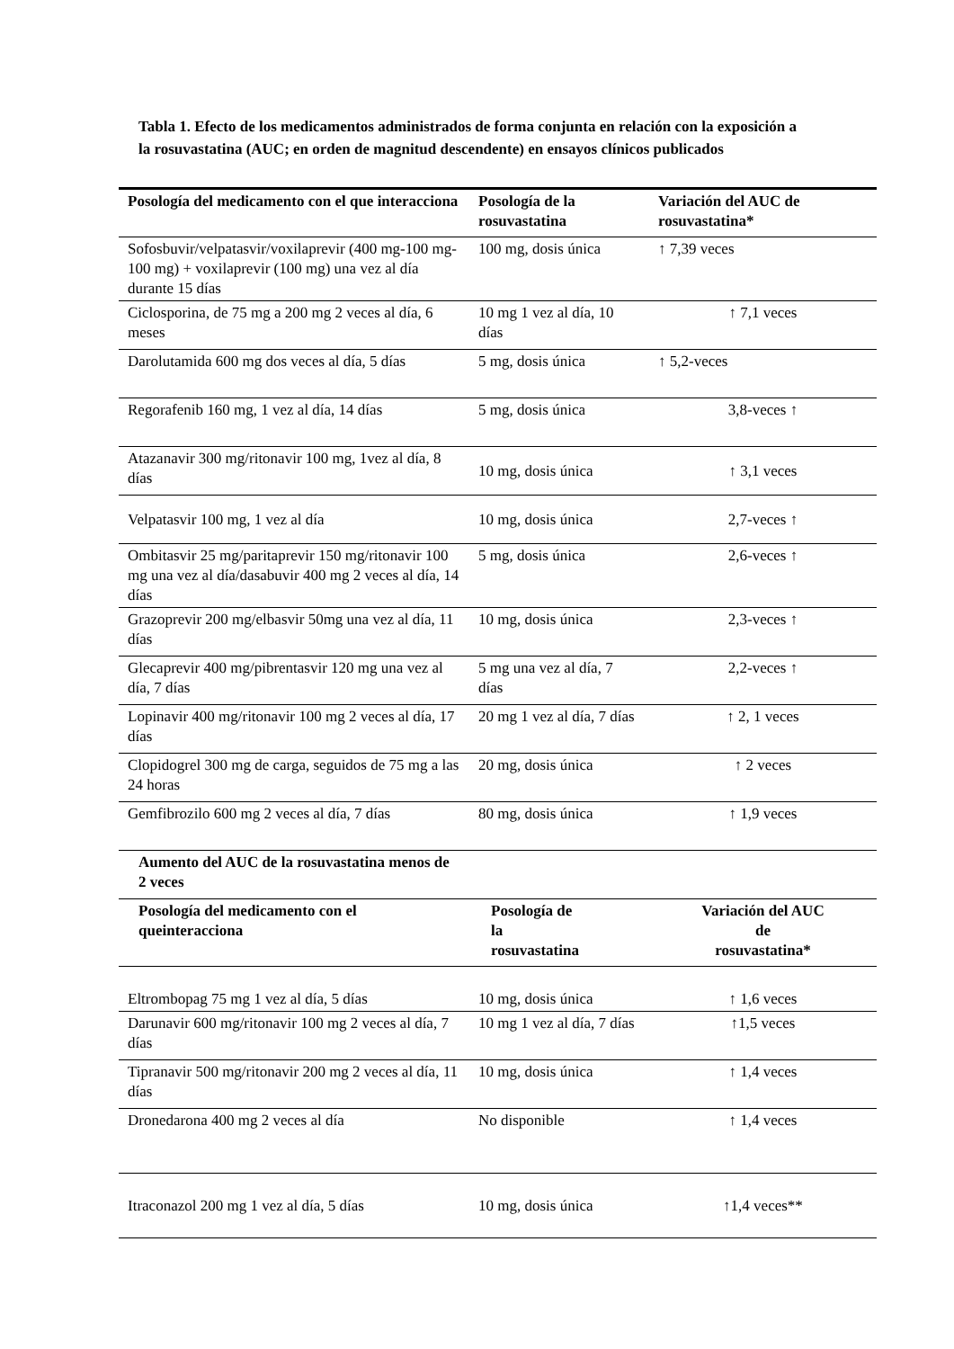Tabla 1. Efecto de los medicamentos administrados de forma conjunta en relación con la exposición a la rosuvastatina (AUC; en orden de magnitud descendente) en ensayos clínicos publicados
| Posología del medicamento con el que interacciona | Posología de la rosuvastatina | Variación del AUC de rosuvastatina* |
| --- | --- | --- |
| Sofosbuvir/velpatasvir/voxilaprevir (400 mg-100 mg-100 mg) + voxilaprevir (100 mg) una vez al día durante 15 días | 100 mg, dosis única | ↑ 7,39 veces |
| Ciclosporina, de 75 mg a 200 mg 2 veces al día, 6 meses | 10 mg 1 vez al día, 10 días | ↑ 7,1 veces |
| Darolutamida 600 mg dos veces al día, 5 días | 5 mg, dosis única | ↑ 5,2-veces |
| Regorafenib 160 mg, 1 vez al día, 14 días | 5 mg, dosis única | 3,8-veces ↑ |
| Atazanavir 300 mg/ritonavir 100 mg, 1vez al día, 8 días | 10 mg, dosis única | ↑ 3,1 veces |
| Velpatasvir 100 mg, 1 vez al día | 10 mg, dosis única | 2,7-veces ↑ |
| Ombitasvir 25 mg/paritaprevir 150 mg/ritonavir 100 mg una vez al día/dasabuvir 400 mg 2 veces al día, 14 días | 5 mg, dosis única | 2,6-veces ↑ |
| Grazoprevir 200 mg/elbasvir 50mg una vez al día, 11 días | 10 mg, dosis única | 2,3-veces ↑ |
| Glecaprevir 400 mg/pibrentasvir 120 mg una vez al día, 7 días | 5 mg una vez al día, 7 días | 2,2-veces ↑ |
| Lopinavir 400 mg/ritonavir 100 mg 2 veces al día, 17 días | 20 mg 1 vez al día, 7 días | ↑ 2, 1 veces |
| Clopidogrel 300 mg de carga, seguidos de 75 mg a las 24 horas | 20 mg, dosis única | ↑ 2 veces |
| Gemfibrozilo 600 mg 2 veces al día, 7 días | 80 mg, dosis única | ↑ 1,9 veces |
| Aumento del AUC de la rosuvastatina menos de 2 veces | | |
| Posología del medicamento con el queinteracciona | Posología de la rosuvastatina | Variación del AUC de rosuvastatina* |
| Eltrombopag 75 mg 1 vez al día, 5 días | 10 mg, dosis única | ↑ 1,6 veces |
| Darunavir 600 mg/ritonavir 100 mg 2 veces al día, 7 días | 10 mg 1 vez al día, 7 días | ↑1,5 veces |
| Tipranavir 500 mg/ritonavir 200 mg 2 veces al día, 11 días | 10 mg, dosis única | ↑ 1,4 veces |
| Dronedarona 400 mg 2 veces al día | No disponible | ↑ 1,4 veces |
| Itraconazol 200 mg 1 vez al día, 5 días | 10 mg, dosis única | ↑1,4 veces** |